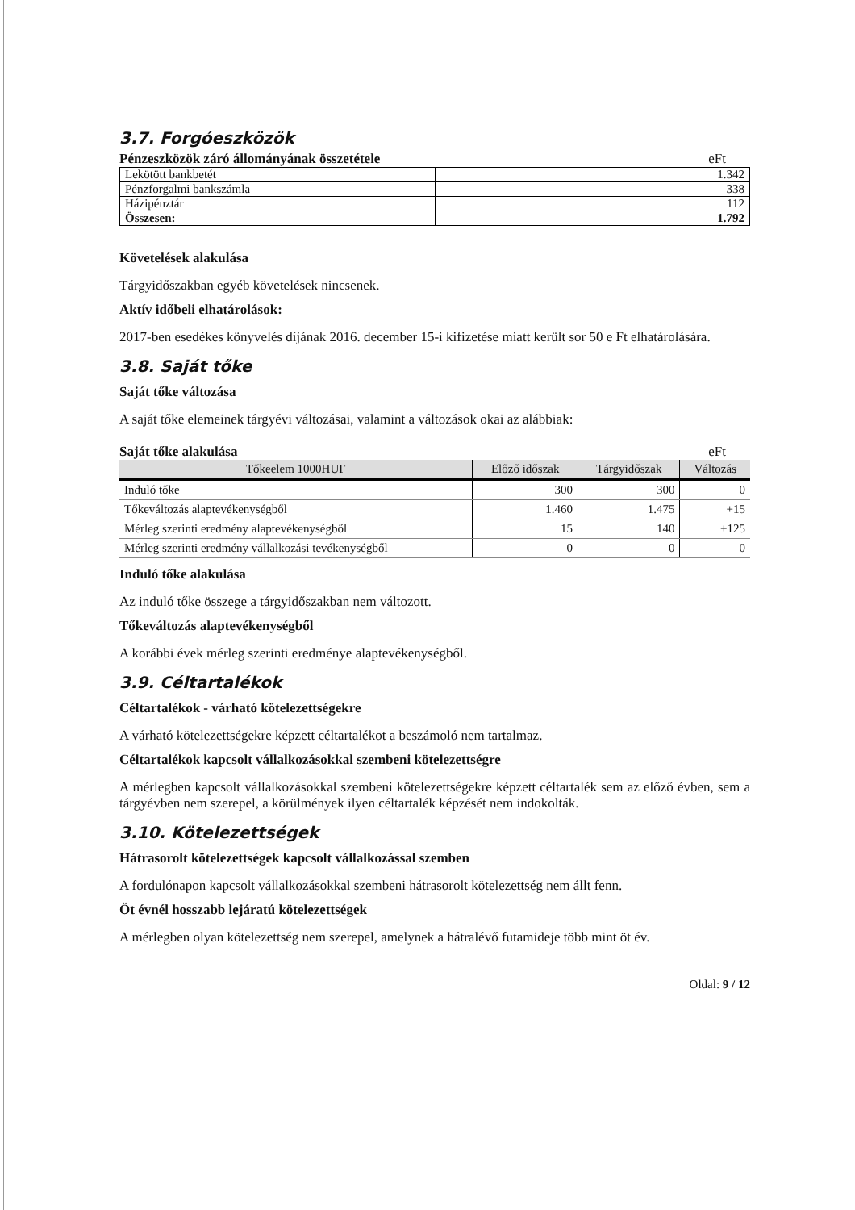3.7. Forgóeszközök
Pénzeszközök záró állományának összetétele eFt
| Lekötött bankbetét | 1.342 |
| Pénzforgalmi bankszámla | 338 |
| Házipénztár | 112 |
| Összesen: | 1.792 |
Követelések alakulása
Tárgyidőszakban egyéb követelések nincsenek.
Aktív időbeli elhatárolások:
2017-ben esedékes könyvelés díjának 2016. december 15-i kifizetése miatt került sor 50 e Ft elhatárolására.
3.8. Saját tőke
Saját tőke változása
A saját tőke elemeinek tárgyévi változásai, valamint a változások okai az alábbiak:
Saját tőke alakulása eFt
| Tőkeelem 1000HUF | Előző időszak | Tárgyidőszak | Változás |
| --- | --- | --- | --- |
| Induló tőke | 300 | 300 | 0 |
| Tőkeváltozás alaptevékenységből | 1.460 | 1.475 | +15 |
| Mérleg szerinti eredmény alaptevékenységből | 15 | 140 | +125 |
| Mérleg szerinti eredmény vállalkozási tevékenységből | 0 | 0 | 0 |
Induló tőke alakulása
Az induló tőke összege a tárgyidőszakban nem változott.
Tőkeváltozás alaptevékenységből
A korábbi évek mérleg szerinti eredménye alaptevékenységből.
3.9. Céltartalékok
Céltartalékok - várható kötelezettségekre
A várható kötelezettségekre képzett céltartalékot a beszámoló nem tartalmaz.
Céltartalékok kapcsolt vállalkozásokkal szembeni kötelezettségre
A mérlegben kapcsolt vállalkozásokkal szembeni kötelezettségekre képzett céltartalék sem az előző évben, sem a tárgyévben nem szerepel, a körülmények ilyen céltartalék képzését nem indokolták.
3.10. Kötelezettségek
Hátrasorolt kötelezettségek kapcsolt vállalkozással szemben
A fordulónapon kapcsolt vállalkozásokkal szembeni hátrasorolt kötelezettség nem állt fenn.
Öt évnél hosszabb lejáratú kötelezettségek
A mérlegben olyan kötelezettség nem szerepel, amelynek a hátralévő futamideje több mint öt év.
Oldal: 9 / 12